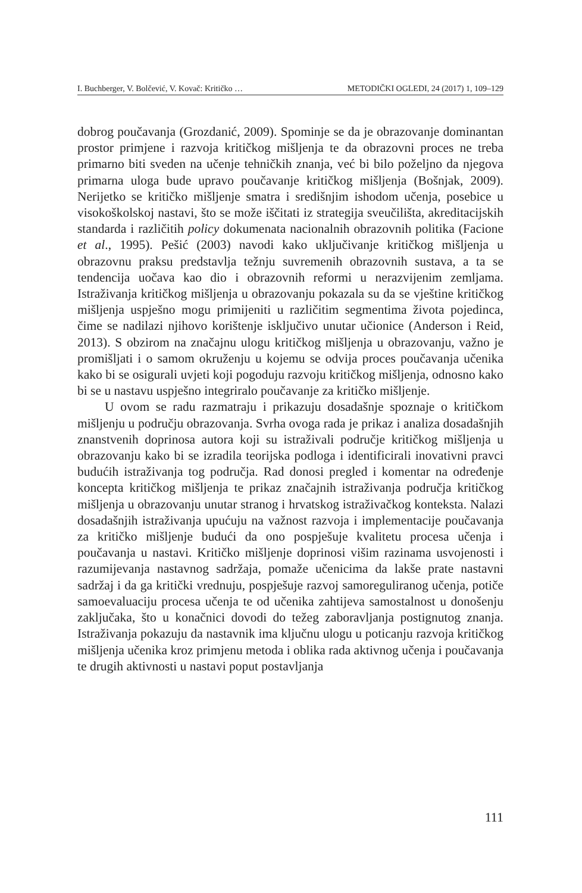I. Buchberger, V. Bolčević, V. Kovač: Kritičko … METODIČKI OGLEDI, 24 (2017) 1, 109–129
dobrog poučavanja (Grozdanić, 2009). Spominje se da je obrazovanje dominantan prostor primjene i razvoja kritičkog mišljenja te da obrazovni proces ne treba primarno biti sveden na učenje tehničkih znanja, već bi bilo poželjno da njegova primarna uloga bude upravo poučavanje kritičkog mišljenja (Bošnjak, 2009). Nerijetko se kritičko mišljenje smatra i središnjim ishodom učenja, posebice u visokoškolskoj nastavi, što se može iščitati iz strategija sveučilišta, akreditacijskih standarda i različitih policy dokumenata nacionalnih obrazovnih politika (Facione et al., 1995). Pešić (2003) navodi kako uključivanje kritičkog mišljenja u obrazovnu praksu predstavlja težnju suvremenih obrazovnih sustava, a ta se tendencija uočava kao dio i obrazovnih reformi u nerazvijenim zemljama. Istraživanja kritičkog mišljenja u obrazovanju pokazala su da se vještine kritičkog mišljenja uspješno mogu primijeniti u različitim segmentima života pojedinca, čime se nadilazi njihovo korištenje isključivo unutar učionice (Anderson i Reid, 2013). S obzirom na značajnu ulogu kritičkog mišljenja u obrazovanju, važno je promišljati i o samom okruženju u kojemu se odvija proces poučavanja učenika kako bi se osigurali uvjeti koji pogoduju razvoju kritičkog mišljenja, odnosno kako bi se u nastavu uspješno integriralo poučavanje za kritičko mišljenje.
U ovom se radu razmatraju i prikazuju dosadašnje spoznaje o kritičkom mišljenju u području obrazovanja. Svrha ovoga rada je prikaz i analiza dosadašnjih znanstvenih doprinosa autora koji su istraživali područje kritičkog mišljenja u obrazovanju kako bi se izradila teorijska podloga i identificirali inovativni pravci budućih istraživanja tog područja. Rad donosi pregled i komentar na određenje koncepta kritičkog mišljenja te prikaz značajnih istraživanja područja kritičkog mišljenja u obrazovanju unutar stranog i hrvatskog istraživačkog konteksta. Nalazi dosadašnjih istraživanja upućuju na važnost razvoja i implementacije poučavanja za kritičko mišljenje budući da ono pospješuje kvalitetu procesa učenja i poučavanja u nastavi. Kritičko mišljenje doprinosi višim razinama usvojenosti i razumijevanja nastavnog sadržaja, pomaže učenicima da lakše prate nastavni sadržaj i da ga kritički vrednuju, pospješuje razvoj samoreguliranog učenja, potiče samoevaluaciju procesa učenja te od učenika zahtijeva samostalnost u donošenju zaključaka, što u konačnici dovodi do težeg zaboravljanja postignutog znanja. Istraživanja pokazuju da nastavnik ima ključnu ulogu u poticanju razvoja kritičkog mišljenja učenika kroz primjenu metoda i oblika rada aktivnog učenja i poučavanja te drugih aktivnosti u nastavi poput postavljanja
111